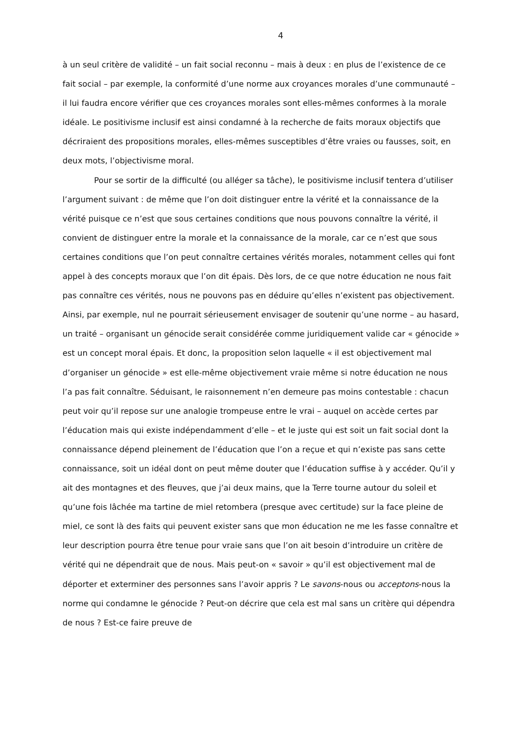4
à un seul critère de validité – un fait social reconnu – mais à deux : en plus de l’existence de ce fait social – par exemple, la conformité d’une norme aux croyances morales d’une communauté – il lui faudra encore vérifier que ces croyances morales sont elles-mêmes conformes à la morale idéale. Le positivisme inclusif est ainsi condamné à la recherche de faits moraux objectifs que décriraient des propositions morales, elles-mêmes susceptibles d’être vraies ou fausses, soit, en deux mots, l’objectivisme moral.
Pour se sortir de la difficulté (ou alléger sa tâche), le positivisme inclusif tentera d’utiliser l’argument suivant : de même que l’on doit distinguer entre la vérité et la connaissance de la vérité puisque ce n’est que sous certaines conditions que nous pouvons connaître la vérité, il convient de distinguer entre la morale et la connaissance de la morale, car ce n’est que sous certaines conditions que l’on peut connaître certaines vérités morales, notamment celles qui font appel à des concepts moraux que l’on dit épais. Dès lors, de ce que notre éducation ne nous fait pas connaître ces vérités, nous ne pouvons pas en déduire qu’elles n’existent pas objectivement. Ainsi, par exemple, nul ne pourrait sérieusement envisager de soutenir qu’une norme – au hasard, un traité – organisant un génocide serait considérée comme juridiquement valide car « génocide » est un concept moral épais. Et donc, la proposition selon laquelle « il est objectivement mal d’organiser un génocide » est elle-même objectivement vraie même si notre éducation ne nous l’a pas fait connaître. Séduisant, le raisonnement n’en demeure pas moins contestable : chacun peut voir qu’il repose sur une analogie trompeuse entre le vrai – auquel on accède certes par l’éducation mais qui existe indépendamment d’elle – et le juste qui est soit un fait social dont la connaissance dépend pleinement de l’éducation que l’on a reçue et qui n’existe pas sans cette connaissance, soit un idéal dont on peut même douter que l’éducation suffise à y accéder. Qu’il y ait des montagnes et des fleuves, que j’ai deux mains, que la Terre tourne autour du soleil et qu’une fois lâchée ma tartine de miel retombera (presque avec certitude) sur la face pleine de miel, ce sont là des faits qui peuvent exister sans que mon éducation ne me les fasse connaître et leur description pourra être tenue pour vraie sans que l’on ait besoin d’introduire un critère de vérité qui ne dépendrait que de nous. Mais peut-on « savoir » qu’il est objectivement mal de déporter et exterminer des personnes sans l’avoir appris ? Le savons-nous ou acceptons-nous la norme qui condamne le génocide ? Peut-on décrire que cela est mal sans un critère qui dépendra de nous ? Est-ce faire preuve de